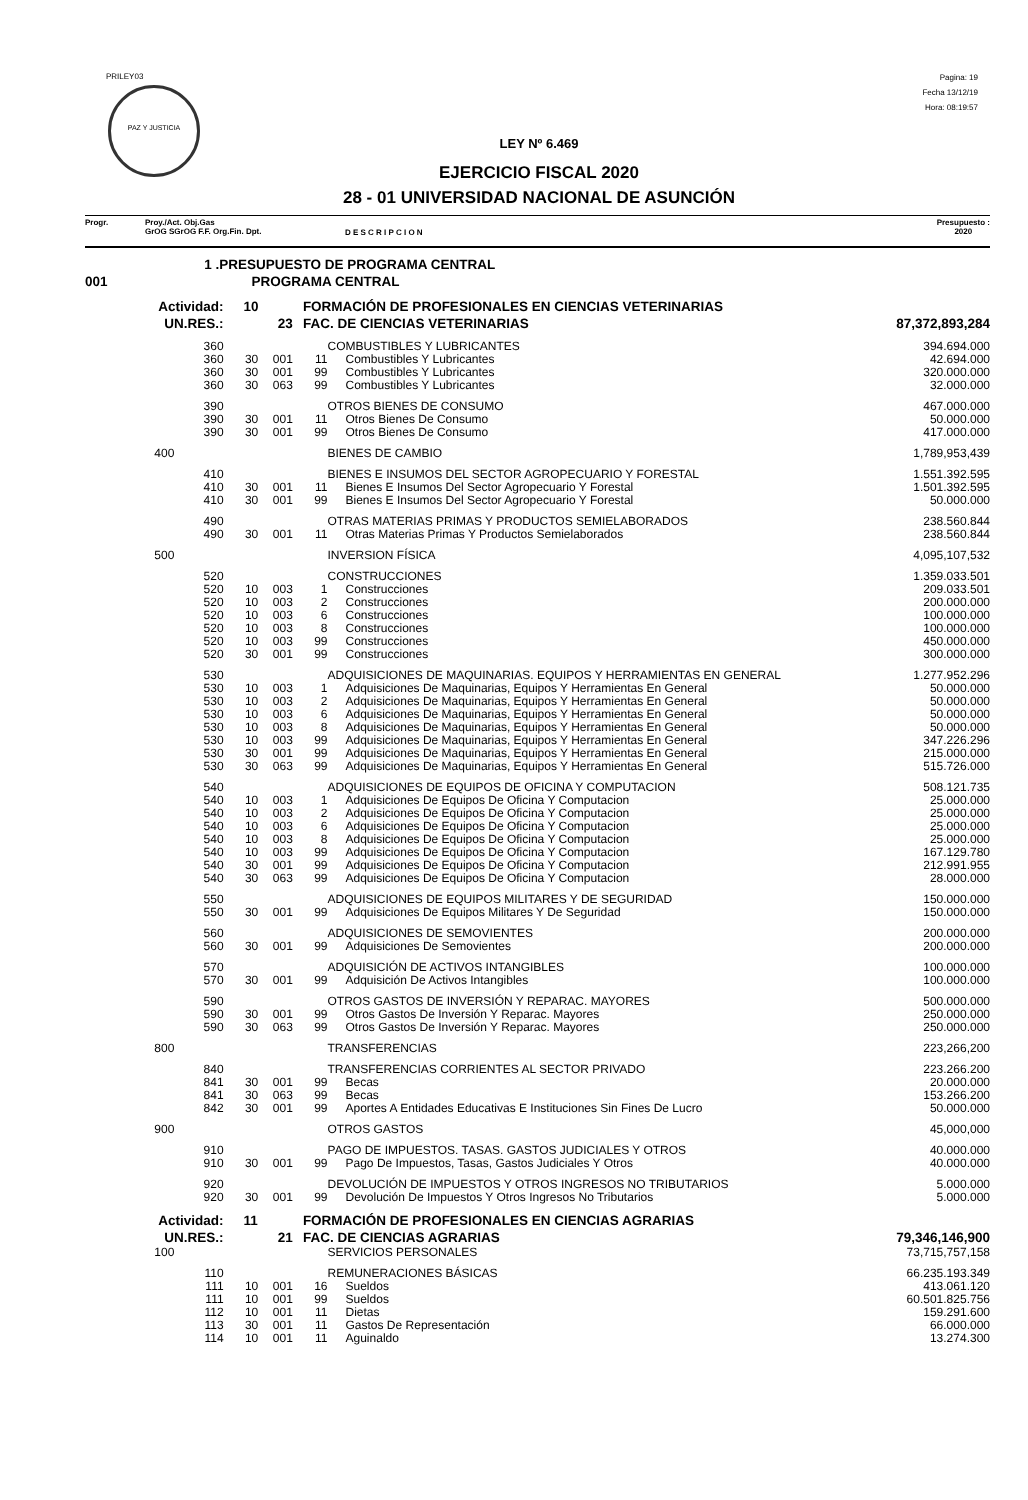PRILEY03
PAZ Y JUSTICIA
Pagina: 19
Fecha 13/12/19
Hora: 08:19:57
LEY Nº 6.469
EJERCICIO FISCAL 2020
28 - 01 UNIVERSIDAD NACIONAL DE ASUNCIÓN
Progr. Proy./Act. Obj.Gas
GrOG SGrOG F.F. Org.Fin. Dpt.
D E S C R I P C I O N
Presupuesto :
2020
| | 1 .PRESUPUESTO DE PROGRAMA CENTRAL | | | | | |
| 001 | | PROGRAMA CENTRAL | | | | |
| Actividad: | | 10 | | FORMACIÓN DE PROFESIONALES EN CIENCIAS VETERINARIAS | | |
| UN.RES.: | | 23 | | FAC. DE CIENCIAS VETERINARIAS | | 87,372,893,284 |
| | 360 | | | | COMBUSTIBLES Y LUBRICANTES | 394.694.000 |
| | 360 | 30 | 001 | 11 | Combustibles Y Lubricantes | 42.694.000 |
| | 360 | 30 | 001 | 99 | Combustibles Y Lubricantes | 320.000.000 |
| | 360 | 30 | 063 | 99 | Combustibles Y Lubricantes | 32.000.000 |
| | 390 | | | | OTROS BIENES DE CONSUMO | 467.000.000 |
| | 390 | 30 | 001 | 11 | Otros Bienes De Consumo | 50.000.000 |
| | 390 | 30 | 001 | 99 | Otros Bienes De Consumo | 417.000.000 |
| | 400 | | | | BIENES DE CAMBIO | 1,789,953,439 |
| | 410 | | | | BIENES E INSUMOS DEL SECTOR AGROPECUARIO Y FORESTAL | 1.551.392.595 |
| | 410 | 30 | 001 | 11 | Bienes E Insumos Del Sector Agropecuario Y Forestal | 1.501.392.595 |
| | 410 | 30 | 001 | 99 | Bienes E Insumos Del Sector Agropecuario Y Forestal | 50.000.000 |
| | 490 | | | | OTRAS MATERIAS PRIMAS Y PRODUCTOS SEMIELABORADOS | 238.560.844 |
| | 490 | 30 | 001 | 11 | Otras Materias Primas Y Productos Semielaborados | 238.560.844 |
| | 500 | | | | INVERSION FÍSICA | 4,095,107,532 |
| | 520 | | | | CONSTRUCCIONES | 1.359.033.501 |
| | 520 | 10 | 003 | 1 | Construcciones | 209.033.501 |
| | 520 | 10 | 003 | 2 | Construcciones | 200.000.000 |
| | 520 | 10 | 003 | 6 | Construcciones | 100.000.000 |
| | 520 | 10 | 003 | 8 | Construcciones | 100.000.000 |
| | 520 | 10 | 003 | 99 | Construcciones | 450.000.000 |
| | 520 | 30 | 001 | 99 | Construcciones | 300.000.000 |
| | 530 | | | | ADQUISICIONES DE MAQUINARIAS. EQUIPOS Y HERRAMIENTAS EN GENERAL | 1.277.952.296 |
| | 530 | 10 | 003 | 1 | Adquisiciones De Maquinarias, Equipos Y Herramientas En General | 50.000.000 |
| | 530 | 10 | 003 | 2 | Adquisiciones De Maquinarias, Equipos Y Herramientas En General | 50.000.000 |
| | 530 | 10 | 003 | 6 | Adquisiciones De Maquinarias, Equipos Y Herramientas En General | 50.000.000 |
| | 530 | 10 | 003 | 8 | Adquisiciones De Maquinarias, Equipos Y Herramientas En General | 50.000.000 |
| | 530 | 10 | 003 | 99 | Adquisiciones De Maquinarias, Equipos Y Herramientas En General | 347.226.296 |
| | 530 | 30 | 001 | 99 | Adquisiciones De Maquinarias, Equipos Y Herramientas En General | 215.000.000 |
| | 530 | 30 | 063 | 99 | Adquisiciones De Maquinarias, Equipos Y Herramientas En General | 515.726.000 |
| | 540 | | | | ADQUISICIONES DE EQUIPOS DE OFICINA Y COMPUTACION | 508.121.735 |
| | 540 | 10 | 003 | 1 | Adquisiciones De Equipos De Oficina Y Computacion | 25.000.000 |
| | 540 | 10 | 003 | 2 | Adquisiciones De Equipos De Oficina Y Computacion | 25.000.000 |
| | 540 | 10 | 003 | 6 | Adquisiciones De Equipos De Oficina Y Computacion | 25.000.000 |
| | 540 | 10 | 003 | 8 | Adquisiciones De Equipos De Oficina Y Computacion | 25.000.000 |
| | 540 | 10 | 003 | 99 | Adquisiciones De Equipos De Oficina Y Computacion | 167.129.780 |
| | 540 | 30 | 001 | 99 | Adquisiciones De Equipos De Oficina Y Computacion | 212.991.955 |
| | 540 | 30 | 063 | 99 | Adquisiciones De Equipos De Oficina Y Computacion | 28.000.000 |
| | 550 | | | | ADQUISICIONES DE EQUIPOS MILITARES Y DE SEGURIDAD | 150.000.000 |
| | 550 | 30 | 001 | 99 | Adquisiciones De Equipos Militares Y De Seguridad | 150.000.000 |
| | 560 | | | | ADQUISICIONES DE SEMOVIENTES | 200.000.000 |
| | 560 | 30 | 001 | 99 | Adquisiciones De Semovientes | 200.000.000 |
| | 570 | | | | ADQUISICIÓN DE ACTIVOS INTANGIBLES | 100.000.000 |
| | 570 | 30 | 001 | 99 | Adquisición De Activos Intangibles | 100.000.000 |
| | 590 | | | | OTROS GASTOS DE INVERSIÓN Y REPARAC. MAYORES | 500.000.000 |
| | 590 | 30 | 001 | 99 | Otros Gastos De Inversión Y Reparac. Mayores | 250.000.000 |
| | 590 | 30 | 063 | 99 | Otros Gastos De Inversión Y Reparac. Mayores | 250.000.000 |
| | 800 | | | | TRANSFERENCIAS | 223,266,200 |
| | 840 | | | | TRANSFERENCIAS CORRIENTES AL SECTOR PRIVADO | 223.266.200 |
| | 841 | 30 | 001 | 99 | Becas | 20.000.000 |
| | 841 | 30 | 063 | 99 | Becas | 153.266.200 |
| | 842 | 30 | 001 | 99 | Aportes A Entidades Educativas E Instituciones Sin Fines De Lucro | 50.000.000 |
| | 900 | | | | OTROS GASTOS | 45,000,000 |
| | 910 | | | | PAGO DE IMPUESTOS. TASAS. GASTOS JUDICIALES Y OTROS | 40.000.000 |
| | 910 | 30 | 001 | 99 | Pago De Impuestos, Tasas, Gastos Judiciales Y Otros | 40.000.000 |
| | 920 | | | | DEVOLUCIÓN DE IMPUESTOS Y OTROS INGRESOS NO TRIBUTARIOS | 5.000.000 |
| | 920 | 30 | 001 | 99 | Devolución De Impuestos Y Otros Ingresos No Tributarios | 5.000.000 |
| Actividad: | | 11 | | FORMACIÓN DE PROFESIONALES EN CIENCIAS AGRARIAS | | |
| UN.RES.: | | 21 | | FAC. DE CIENCIAS AGRARIAS | | 79,346,146,900 |
| | 100 | | | | SERVICIOS PERSONALES | 73,715,757,158 |
| | 110 | | | | REMUNERACIONES BÁSICAS | 66.235.193.349 |
| | 111 | 10 | 001 | 16 | Sueldos | 413.061.120 |
| | 111 | 10 | 001 | 99 | Sueldos | 60.501.825.756 |
| | 112 | 10 | 001 | 11 | Dietas | 159.291.600 |
| | 113 | 30 | 001 | 11 | Gastos De Representación | 66.000.000 |
| | 114 | 10 | 001 | 11 | Aguinaldo | 13.274.300 |